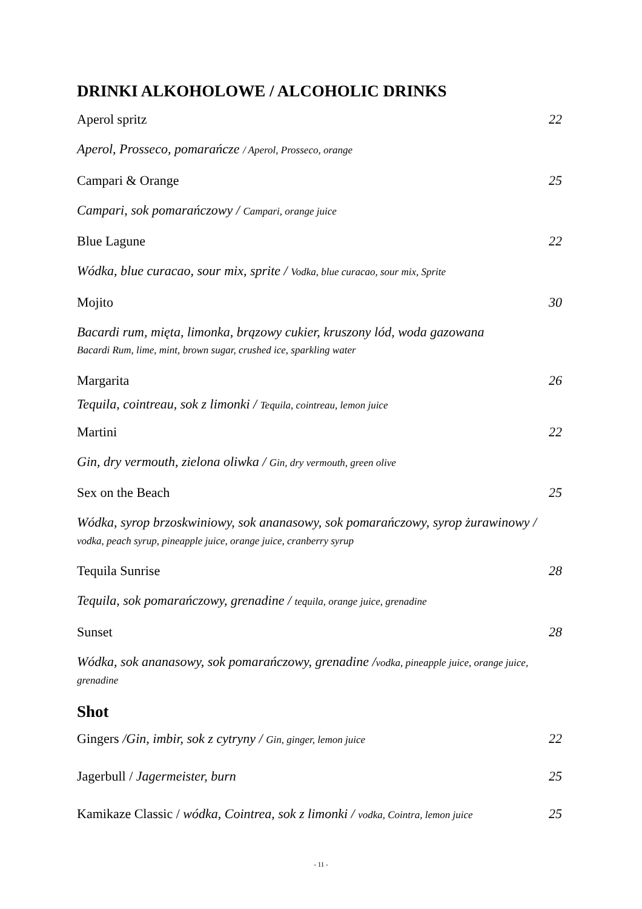DRINKI ALKOHOLOWE / ALCOHOLIC DRINKS
Aperol spritz 22
Aperol, Prosseco, pomarańcze / Aperol, Prosseco, orange
Campari & Orange 25
Campari, sok pomarańczowy / Campari, orange juice
Blue Lagune 22
Wódka, blue curacao, sour mix, sprite / Vodka, blue curacao, sour mix, Sprite
Mojito 30
Bacardi rum, mięta, limonka, brązowy cukier, kruszony lód, woda gazowana
Bacardi Rum, lime, mint, brown sugar, crushed ice, sparkling water
Margarita 26
Tequila, cointreau, sok z limonki / Tequila, cointreau, lemon juice
Martini 22
Gin, dry vermouth, zielona oliwka / Gin, dry vermouth, green olive
Sex on the Beach 25
Wódka, syrop brzoskwiniowy, sok ananasowy, sok pomarańczowy, syrop żurawinowy / vodka, peach syrup, pineapple juice, orange juice, cranberry syrup
Tequila Sunrise 28
Tequila, sok pomarańczowy, grenadine / tequila, orange juice, grenadine
Sunset 28
Wódka, sok ananasowy, sok pomarańczowy, grenadine /vodka, pineapple juice, orange juice, grenadine
Shot
Gingers /Gin, imbir, sok z cytryny / Gin, ginger, lemon juice 22
Jagerbull / Jagermeister, burn 25
Kamikaze Classic / wódka, Cointrea, sok z limonki / vodka, Cointra, lemon juice 25
- 11 -